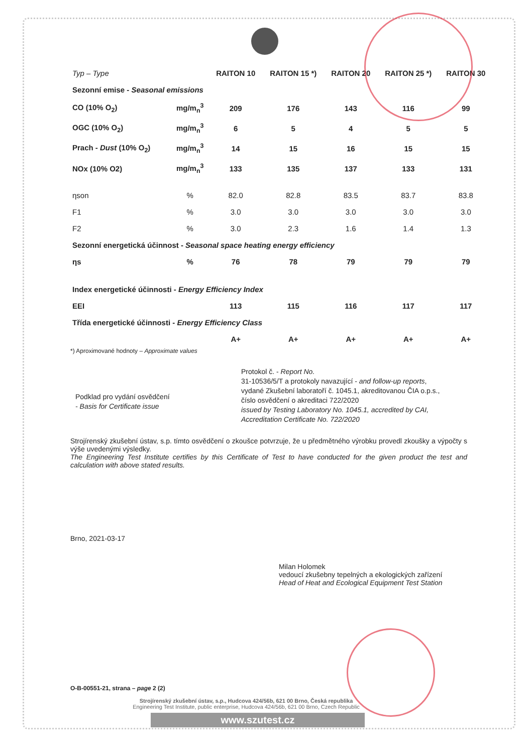| Typ – Type | | RAITON 10 | RAITON 15 *) | RAITON 20 | RAITON 25 *) | RAITON 30 |
| --- | --- | --- | --- | --- | --- | --- |
| Sezonní emise - Seasonal emissions | | | | | | |
| CO (10% O<sub>2</sub>) | mg/m<sub>n</sub><sup>3</sup> | 209 | 176 | 143 | 116 | 99 |
| OGC (10% O<sub>2</sub>) | mg/m<sub>n</sub><sup>3</sup> | 6 | 5 | 4 | 5 | 5 |
| Prach - Dust (10% O<sub>2</sub>) | mg/m<sub>n</sub><sup>3</sup> | 14 | 15 | 16 | 15 | 15 |
| NOx (10% O2) | mg/m<sub>n</sub><sup>3</sup> | 133 | 135 | 137 | 133 | 131 |
| ηson | % | 82.0 | 82.8 | 83.5 | 83.7 | 83.8 |
| F1 | % | 3.0 | 3.0 | 3.0 | 3.0 | 3.0 |
| F2 | % | 3.0 | 2.3 | 1.6 | 1.4 | 1.3 |
| Sezonní energetická účinnost - Seasonal space heating energy efficiency | | | | | | |
| ηs | % | 76 | 78 | 79 | 79 | 79 |
| Index energetické účinnosti - Energy Efficiency Index | | | | | | |
| EEI | | 113 | 115 | 116 | 117 | 117 |
| Třída energetické účinnosti - Energy Efficiency Class | | | | | | |
| | | A+ | A+ | A+ | A+ | A+ |
*) Aproximované hodnoty – Approximate values
Podklad pro vydání osvědčení
- Basis for Certificate issue
Protokol č. - Report No.
31-10536/5/T a protokoly navazující - and follow-up reports,
vydané Zkušební laboratoří č. 1045.1, akreditovanou ČIA o.p.s.,
číslo osvědčení o akreditaci 722/2020
issued by Testing Laboratory No. 1045.1, accredited by CAI,
Accreditation Certificate No. 722/2020
Strojírenský zkušební ústav, s.p. tímto osvědčení o zkoušce potvrzuje, že u předmětného výrobku provedl zkoušky a výpočty s výše uvedenými výsledky.
The Engineering Test Institute certifies by this Certificate of Test to have conducted for the given product the test and calculation with above stated results.
Brno, 2021-03-17
Milan Holomek
vedoucí zkušebny tepelných a ekologických zařízení
Head of Heat and Ecological Equipment Test Station
O-B-00551-21, strana – page 2 (2)
Strojírenský zkušební ústav, s.p., Hudcova 424/56b, 621 00 Brno, Česká republika
Engineering Test Institute, public enterprise, Hudcova 424/56b, 621 00 Brno, Czech Republic
www.szutest.cz